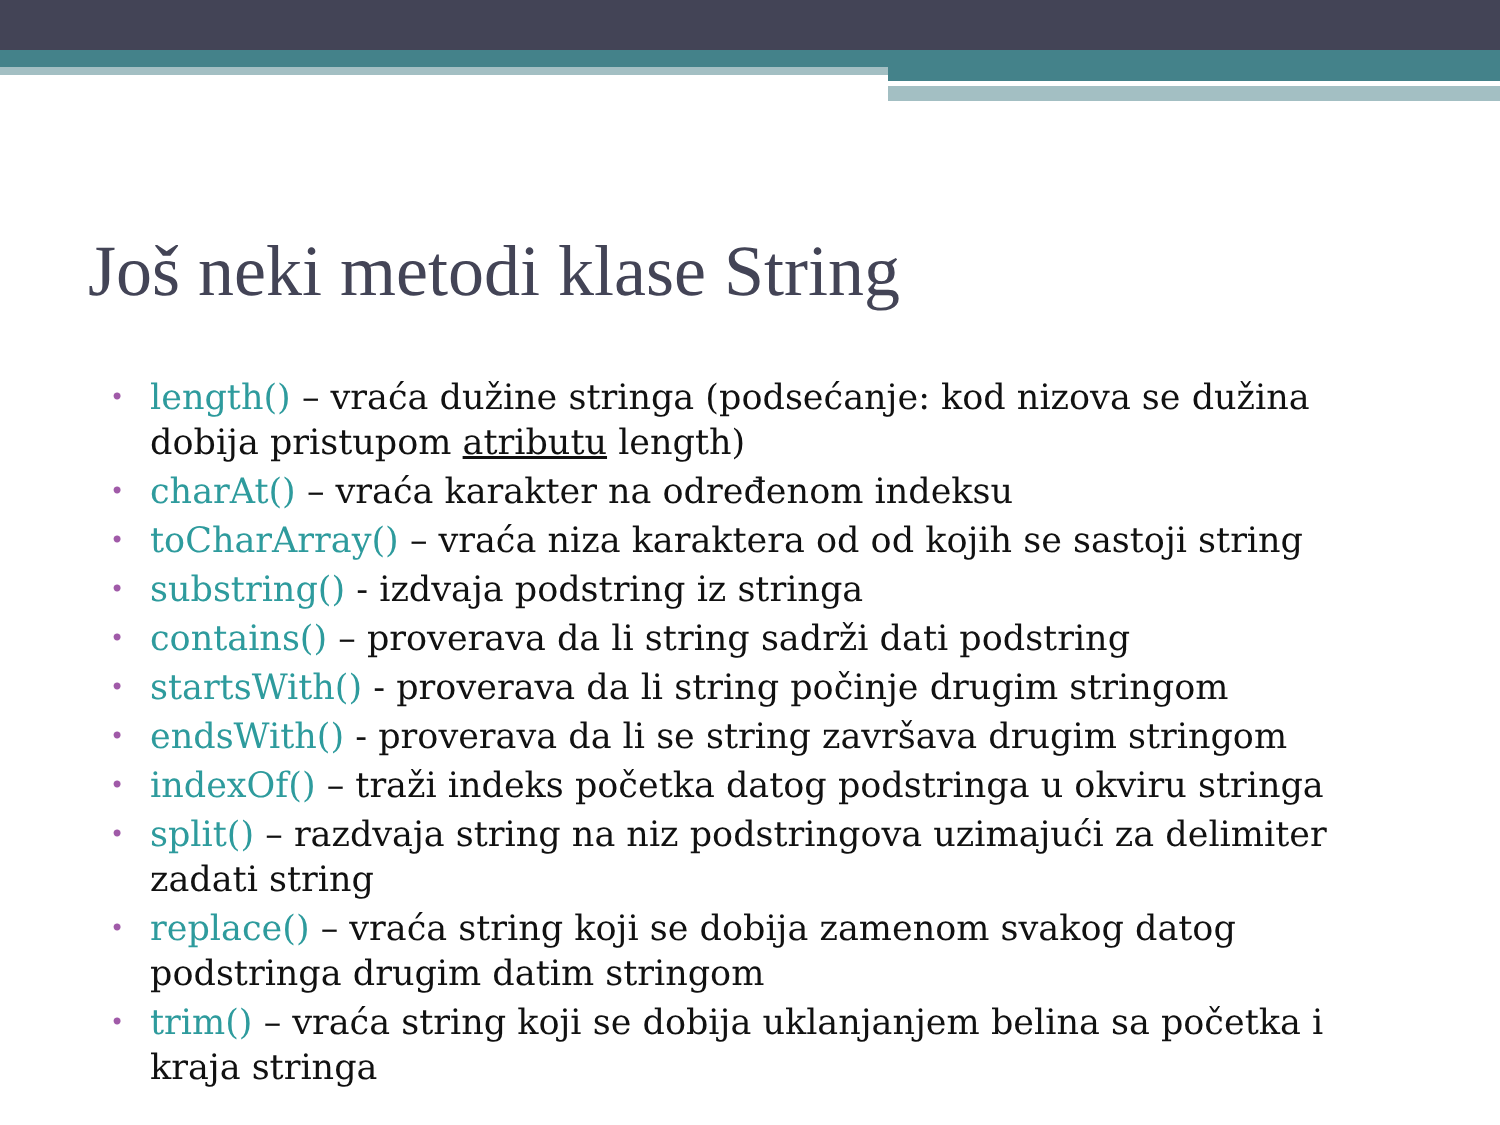Još neki metodi klase String
• length() – vraća dužine stringa (podsećanje: kod nizova se dužina dobija pristupom atributu length)
• charAt() – vraća karakter na određenom indeksu
• toCharArray() – vraća niza karaktera od od kojih se sastoji string
• substring() - izdvaja podstring iz stringa
• contains() – proverava da li string sadrži dati podstring
• startsWith() - proverava da li string počinje drugim stringom
• endsWith() - proverava da li se string završava drugim stringom
• indexOf() – traži indeks početka datog podstringa u okviru stringa
• split() – razdvaja string na niz podstringova uzimajući za delimiter zadati string
• replace() – vraća string koji se dobija zamenom svakog datog podstringa drugim datim stringom
• trim() – vraća string koji se dobija uklanjanjem belina sa početka i kraja stringa